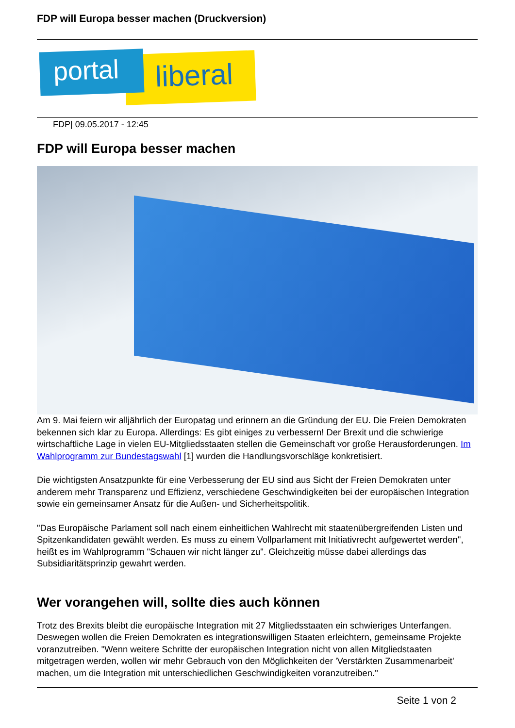FDP will Europa besser machen (Druckversion)
liberal
portal
FDP| 09.05.2017 - 12:45
FDP will Europa besser machen
Am 9. Mai feiern wir alljährlich der Europatag und erinnern an die Gründung der EU. Die Freien Demokraten bekennen sich klar zu Europa. Allerdings: Es gibt einiges zu verbessern! Der Brexit und die schwierige wirtschaftliche Lage in vielen EU-Mitgliedsstaaten stellen die Gemeinschaft vor große Herausforderungen. Im Wahlprogramm zur Bundestagswahl [1] wurden die Handlungsvorschläge konkretisiert.
Die wichtigsten Ansatzpunkte für eine Verbesserung der EU sind aus Sicht der Freien Demokraten unter anderem mehr Transparenz und Effizienz, verschiedene Geschwindigkeiten bei der europäischen Integration sowie ein gemeinsamer Ansatz für die Außen- und Sicherheitspolitik.
"Das Europäische Parlament soll nach einem einheitlichen Wahlrecht mit staatenübergreifenden Listen und Spitzenkandidaten gewählt werden. Es muss zu einem Vollparlament mit Initiativrecht aufgewertet werden", heißt es im Wahlprogramm "Schauen wir nicht länger zu". Gleichzeitig müsse dabei allerdings das Subsidiaritätsprinzip gewahrt werden.
Wer vorangehen will, sollte dies auch können
Trotz des Brexits bleibt die europäische Integration mit 27 Mitgliedsstaaten ein schwieriges Unterfangen. Deswegen wollen die Freien Demokraten es integrationswilligen Staaten erleichtern, gemeinsame Projekte voranzutreiben. "Wenn weitere Schritte der europäischen Integration nicht von allen Mitgliedstaaten mitgetragen werden, wollen wir mehr Gebrauch von den Möglichkeiten der 'Verstärkten Zusammenarbeit' machen, um die Integration mit unterschiedlichen Geschwindigkeiten voranzutreiben."
Seite 1 von 2